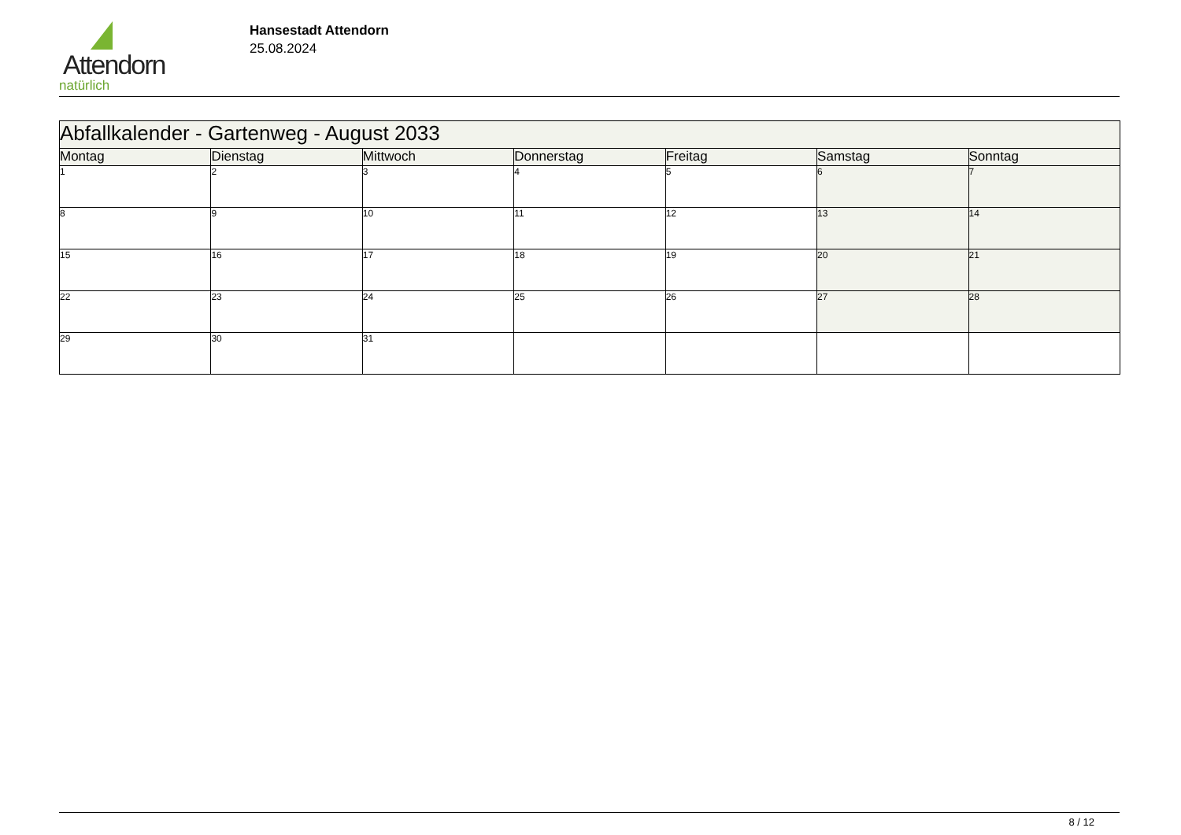Attendorn
natürlich
Hansestadt Attendorn
25.08.2024
| Abfallkalender - Gartenweg - August 2033 | | | | | | |
| Montag | Dienstag | Mittwoch | Donnerstag | Freitag | Samstag | Sonntag |
| 1 | 2 | 3 | 4 | 5 | 6 | 7 |
| 8 | 9 | 10 | 11 | 12 | 13 | 14 |
| 15 | 16 | 17 | 18 | 19 | 20 | 21 |
| 22 | 23 | 24 | 25 | 26 | 27 | 28 |
| 29 | 30 | 31 | | | | |
8 / 12